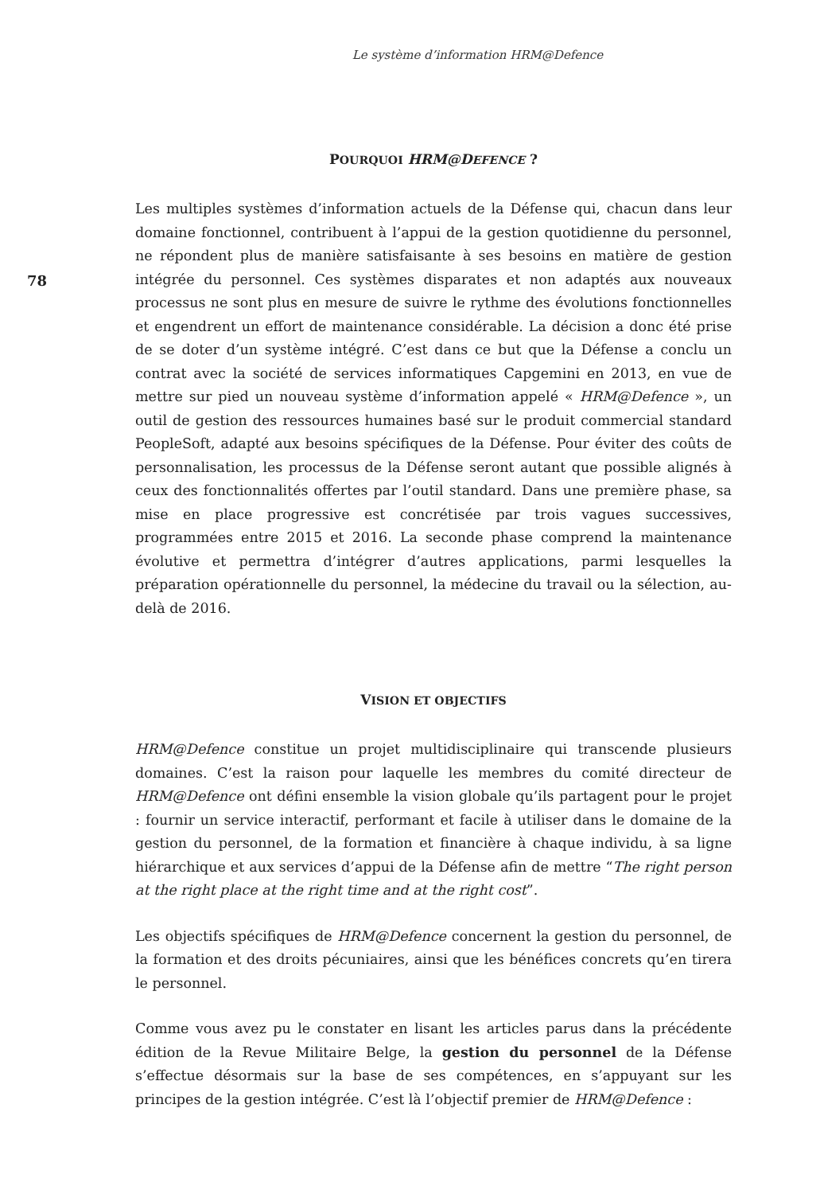Le système d’information HRM@Defence
78
POURQUOI HRM@DEFENCE ?
Les multiples systèmes d’information actuels de la Défense qui, chacun dans leur domaine fonctionnel, contribuent à l’appui de la gestion quotidienne du personnel, ne répondent plus de manière satisfaisante à ses besoins en matière de gestion intégrée du personnel. Ces systèmes disparates et non adaptés aux nouveaux processus ne sont plus en mesure de suivre le rythme des évolutions fonctionnelles et engendrent un effort de maintenance considérable. La décision a donc été prise de se doter d’un système intégré. C’est dans ce but que la Défense a conclu un contrat avec la société de services informatiques Capgemini en 2013, en vue de mettre sur pied un nouveau système d’information appelé « HRM@Defence », un outil de gestion des ressources humaines basé sur le produit commercial standard PeopleSoft, adapté aux besoins spécifiques de la Défense. Pour éviter des coûts de personnalisation, les processus de la Défense seront autant que possible alignés à ceux des fonctionnalités offertes par l’outil standard. Dans une première phase, sa mise en place progressive est concrétisée par trois vagues successives, programmées entre 2015 et 2016. La seconde phase comprend la maintenance évolutive et permettra d’intégrer d’autres applications, parmi lesquelles la préparation opérationnelle du personnel, la médecine du travail ou la sélection, au-delà de 2016.
VISION ET OBJECTIFS
HRM@Defence constitue un projet multidisciplinaire qui transcende plusieurs domaines. C’est la raison pour laquelle les membres du comité directeur de HRM@Defence ont défini ensemble la vision globale qu’ils partagent pour le projet : fournir un service interactif, performant et facile à utiliser dans le domaine de la gestion du personnel, de la formation et financière à chaque individu, à sa ligne hiérarchique et aux services d’appui de la Défense afin de mettre “The right person at the right place at the right time and at the right cost”.
Les objectifs spécifiques de HRM@Defence concernent la gestion du personnel, de la formation et des droits pécuniaires, ainsi que les bénéfices concrets qu’en tirera le personnel.
Comme vous avez pu le constater en lisant les articles parus dans la précédente édition de la Revue Militaire Belge, la gestion du personnel de la Défense s’effectue désormais sur la base de ses compétences, en s’appuyant sur les principes de la gestion intégrée. C’est là l’objectif premier de HRM@Defence :